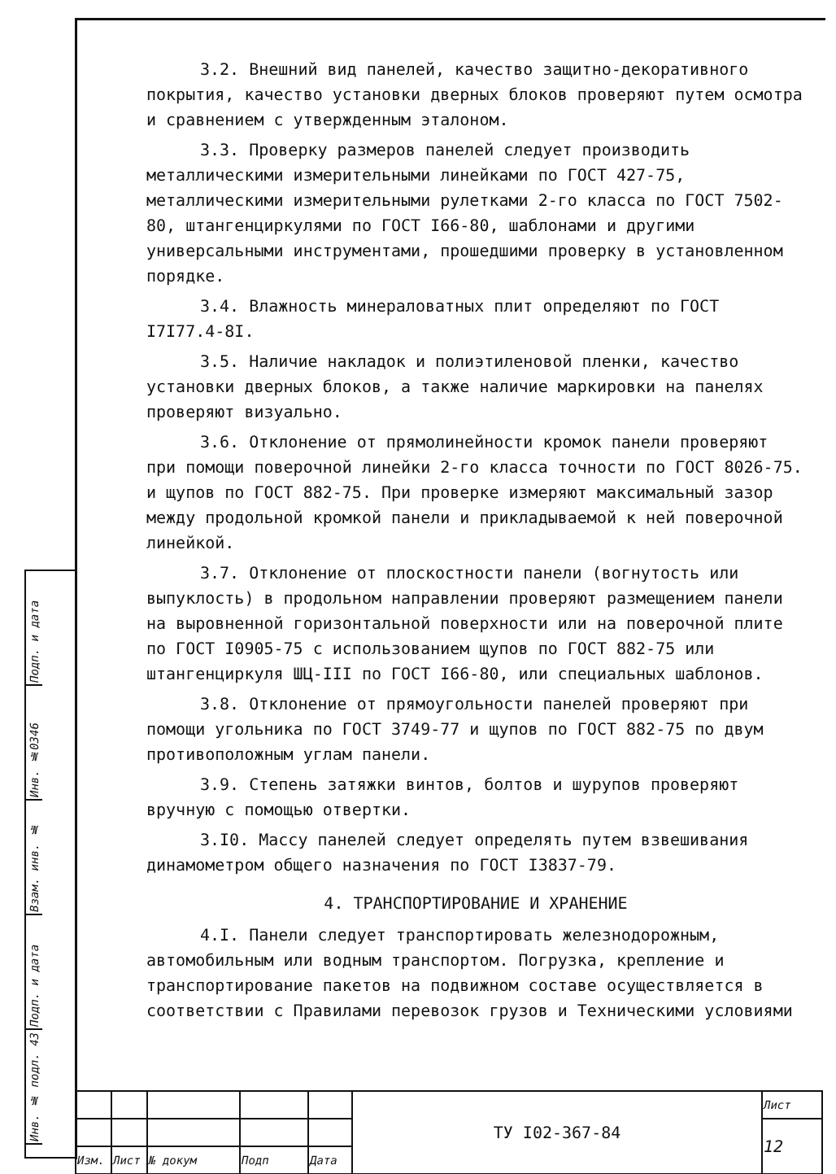Подп. и дата
Инв. №0346
Взам. инв. №
Подп. и дата
Инв. № подл. 43
3.2. Внешний вид панелей, качество защитно-декоративного покрытия, качество установки дверных блоков проверяют путем осмотра и сравнением с утвержденным эталоном.
3.3. Проверку размеров панелей следует производить металлическими измерительными линейками по ГОСТ 427-75, металлическими измерительными рулетками 2-го класса по ГОСТ 7502-80, штангенциркулями по ГОСТ I66-80, шаблонами и другими универсальными инструментами, прошедшими проверку в установленном порядке.
3.4. Влажность минераловатных плит определяют по ГОСТ I7I77.4-8I.
3.5. Наличие накладок и полиэтиленовой пленки, качество установки дверных блоков, а также наличие маркировки на панелях проверяют визуально.
3.6. Отклонение от прямолинейности кромок панели проверяют при помощи поверочной линейки 2-го класса точности по ГОСТ 8026-75. и щупов по ГОСТ 882-75. При проверке измеряют максимальный зазор между продольной кромкой панели и прикладываемой к ней поверочной линейкой.
3.7. Отклонение от плоскостности панели (вогнутость или выпуклость) в продольном направлении проверяют размещением панели на выровненной горизонтальной поверхности или на поверочной плите по ГОСТ I0905-75 с использованием щупов по ГОСТ 882-75 или штангенциркуля ШЦ-III по ГОСТ I66-80, или специальных шаблонов.
3.8. Отклонение от прямоугольности панелей проверяют при помощи угольника по ГОСТ 3749-77 и щупов по ГОСТ 882-75 по двум противоположным углам панели.
3.9. Степень затяжки винтов, болтов и шурупов проверяют вручную с помощью отвертки.
3.I0. Массу панелей следует определять путем взвешивания динамометром общего назначения по ГОСТ I3837-79.
4. ТРАНСПОРТИРОВАНИЕ И ХРАНЕНИЕ
4.I. Панели следует транспортировать железнодорожным, автомобильным или водным транспортом. Погрузка, крепление и транспортирование пакетов на подвижном составе осуществляется в соответствии с Правилами перевозок грузов и Техническими условиями
| | | | | | ТУ I02-367-84 | Лист |
| | | | | | | 12 |
| Изм. | Лист | № докум | Подп | Дата | | |